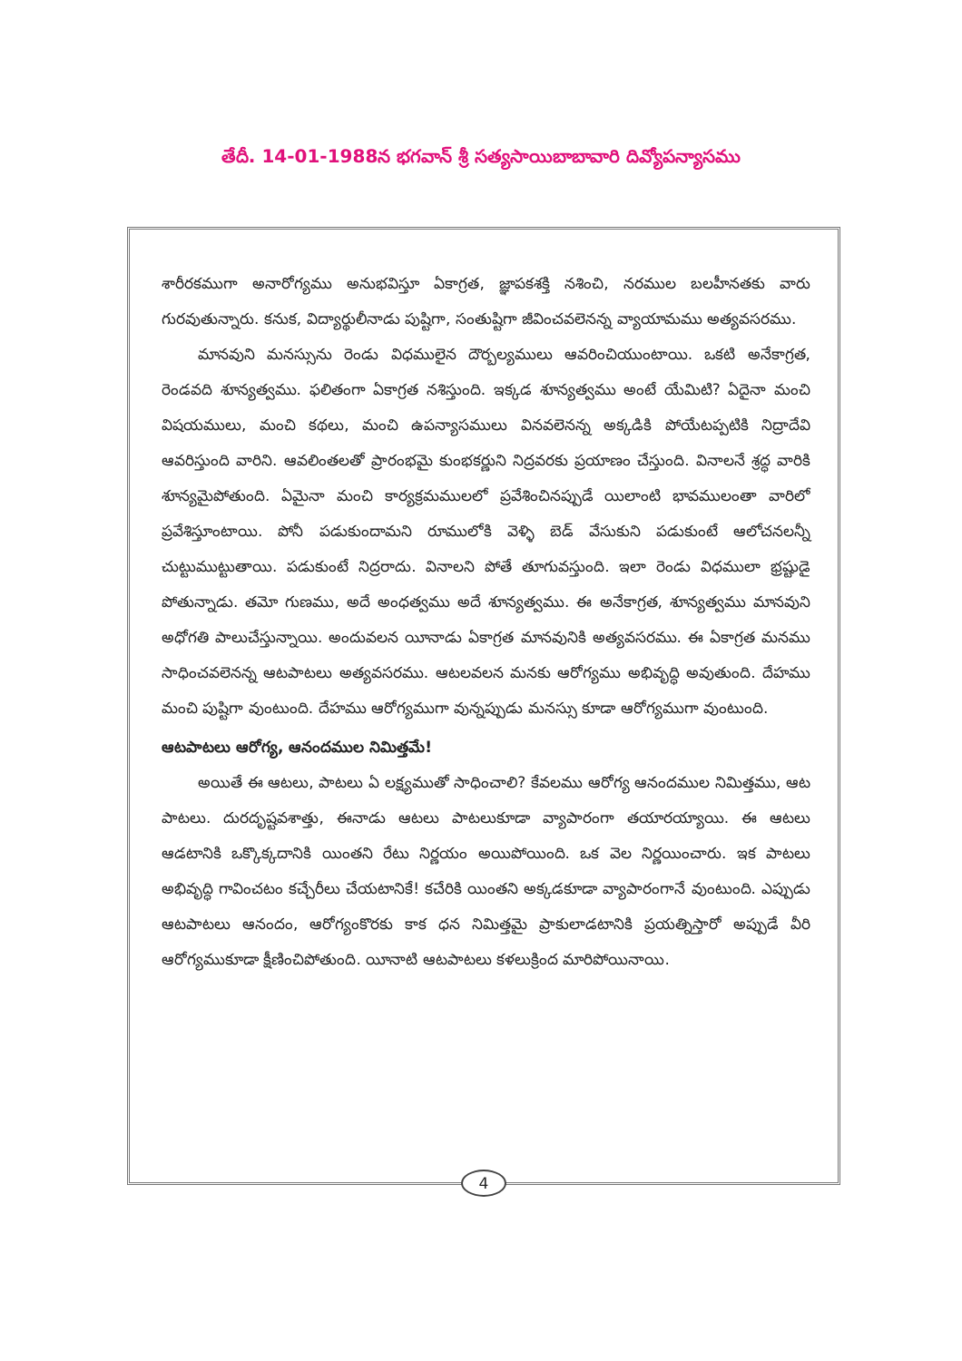తేదీ. 14-01-1988న భగవాన్ శ్రీ సత్యసాయిబాబావారి దివ్యోపన్యాసము
శారీరకముగా అనారోగ్యము అనుభవిస్తూ ఏకాగ్రత, జ్ఞాపకశక్తి నశించి, నరముల బలహీనతకు వారు గురవుతున్నారు. కనుక, విద్యార్థులీనాడు పుష్టిగా, సంతుష్టిగా జీవించవలెనన్న వ్యాయామము అత్యవసరము.
మానవుని మనస్సును రెండు విధములైన దౌర్బల్యములు ఆవరించియుంటాయి. ఒకటి అనేకాగ్రత, రెండవది శూన్యత్వము. ఫలితంగా ఏకాగ్రత నశిస్తుంది. ఇక్కడ శూన్యత్వము అంటే యేమిటి? ఏదైనా మంచి విషయములు, మంచి కథలు, మంచి ఉపన్యాసములు వినవలెనన్న అక్కడికి పోయేటప్పటికి నిద్రాదేవి ఆవరిస్తుంది వారిని. ఆవలింతలతో ప్రారంభమై కుంభకర్ణుని నిద్రవరకు ప్రయాణం చేస్తుంది. వినాలనే శ్రద్ధ వారికి శూన్యమైపోతుంది. ఏమైనా మంచి కార్యక్రమములలో ప్రవేశించినప్పుడే యిలాంటి భావములంతా వారిలో ప్రవేశిస్తూంటాయి. పోనీ పడుకుందామని రూములోకి వెళ్ళి బెడ్ వేసుకుని పడుకుంటే ఆలోచనలన్నీ చుట్టుముట్టుతాయి. పడుకుంటే నిద్రరాదు. వినాలని పోతే తూగువస్తుంది. ఇలా రెండు విధములా భ్రష్టుడై పోతున్నాడు. తమో గుణము, అదే అంధత్వము అదే శూన్యత్వము. ఈ అనేకాగ్రత, శూన్యత్వము మానవుని అధోగతి పాలుచేస్తున్నాయి. అందువలన యీనాడు ఏకాగ్రత మానవునికి అత్యవసరము. ఈ ఏకాగ్రత మనము సాధించవలెనన్న ఆటపాటలు అత్యవసరము. ఆటలవలన మనకు ఆరోగ్యము అభివృద్ధి అవుతుంది. దేహము మంచి పుష్టిగా వుంటుంది. దేహము ఆరోగ్యముగా వున్నప్పుడు మనస్సు కూడా ఆరోగ్యముగా వుంటుంది.
ఆటపాటలు ఆరోగ్య, ఆనందముల నిమిత్తమే!
అయితే ఈ ఆటలు, పాటలు ఏ లక్ష్యముతో సాధించాలి? కేవలము ఆరోగ్య ఆనందముల నిమిత్తము, ఆట పాటలు. దురదృష్టవశాత్తు, ఈనాడు ఆటలు పాటలుకూడా వ్యాపారంగా తయారయ్యాయి. ఈ ఆటలు ఆడటానికి ఒక్కొక్కదానికి యింతని రేటు నిర్ణయం అయిపోయింది. ఒక వెల నిర్ణయించారు. ఇక పాటలు అభివృద్ధి గావించటం కచ్చేరీలు చేయటానికే! కచేరికి యింతని అక్కడకూడా వ్యాపారంగానే వుంటుంది. ఎప్పుడు ఆటపాటలు ఆనందం, ఆరోగ్యంకొరకు కాక ధన నిమిత్తమై ప్రాకులాడటానికి ప్రయత్నిస్తారో అప్పుడే వీరి ఆరోగ్యముకూడా క్షీణించిపోతుంది. యీనాటి ఆటపాటలు కళలుక్రింద మారిపోయినాయి.
4